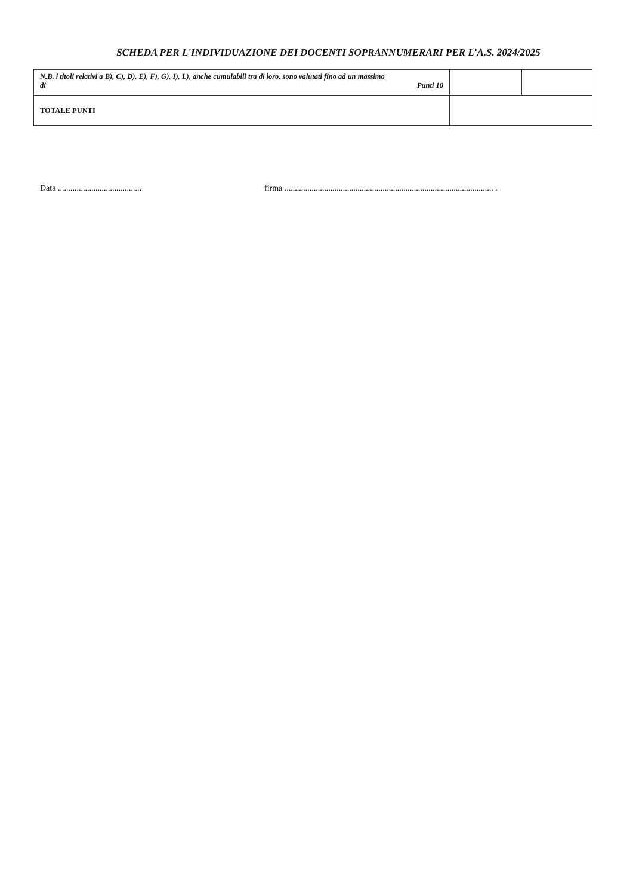SCHEDA PER L'INDIVIDUAZIONE DEI DOCENTI SOPRANNUMERARI PER L’A.S. 2024/2025
| N.B. i titoli relativi a B), C), D), E), F), G), I), L), anche cumulabili tra di loro, sono valutati fino ad un massimo di Punti 10 | | |
| TOTALE PUNTI | | |
Data ........................................
firma .................................................................................................... .